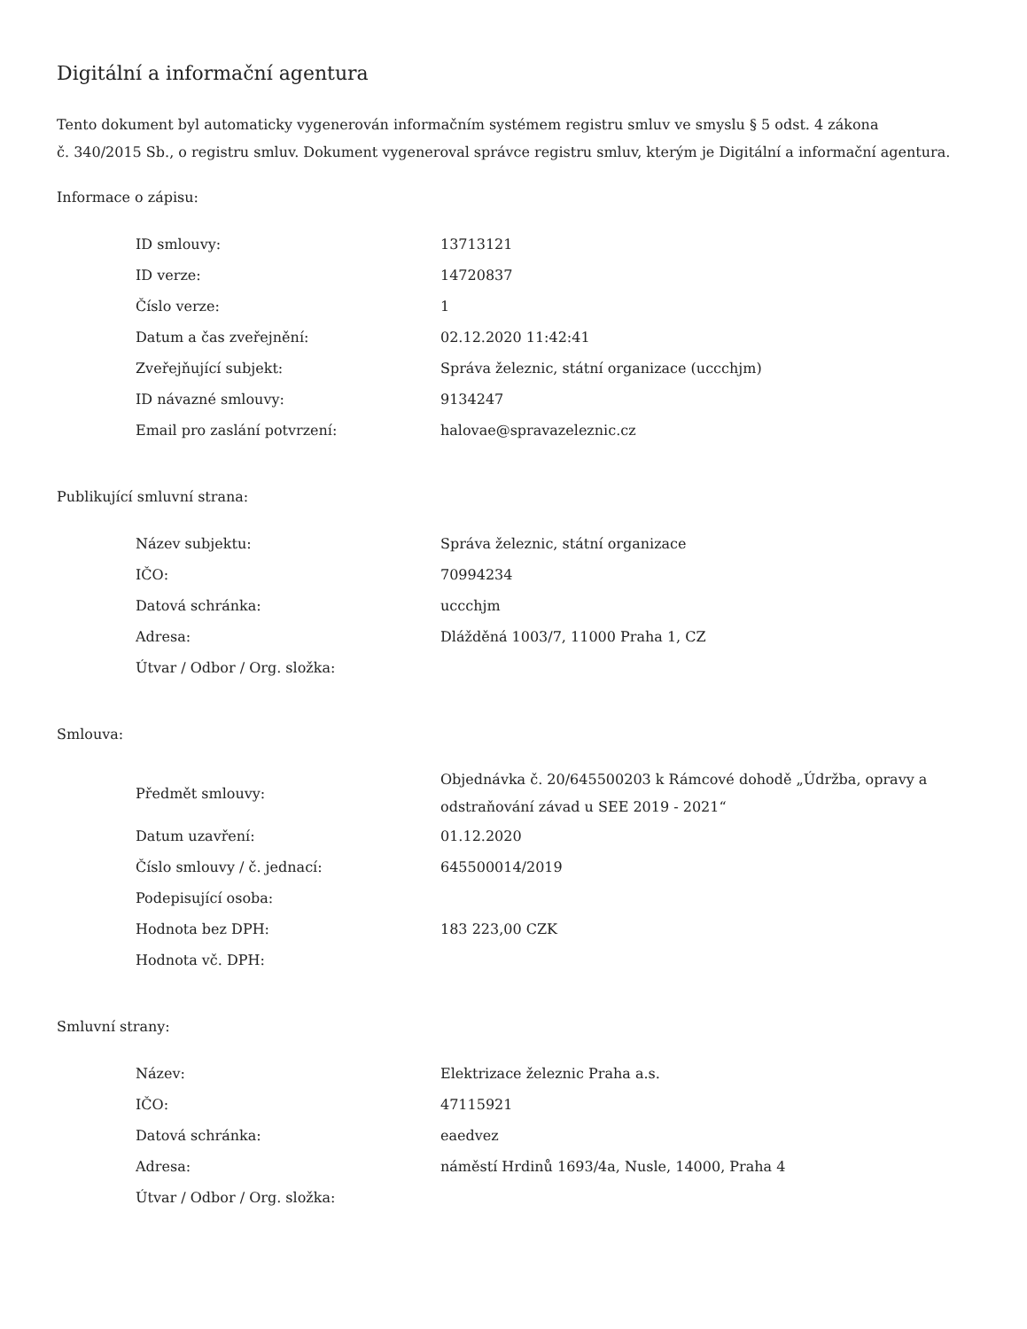Digitální a informační agentura
Tento dokument byl automaticky vygenerován informačním systémem registru smluv ve smyslu § 5 odst. 4 zákona
č. 340/2015 Sb., o registru smluv. Dokument vygeneroval správce registru smluv, kterým je Digitální a informační agentura.
Informace o zápisu:
| ID smlouvy: | 13713121 |
| ID verze: | 14720837 |
| Číslo verze: | 1 |
| Datum a čas zveřejnění: | 02.12.2020 11:42:41 |
| Zveřejňující subjekt: | Správa železnic, státní organizace (uccchjm) |
| ID návazné smlouvy: | 9134247 |
| Email pro zaslání potvrzení: | halovae@spravazeleznic.cz |
Publikující smluvní strana:
| Název subjektu: | Správa železnic, státní organizace |
| IČO: | 70994234 |
| Datová schránka: | uccchjm |
| Adresa: | Dlážděná 1003/7, 11000 Praha 1, CZ |
| Útvar / Odbor / Org. složka: | |
Smlouva:
| Předmět smlouvy: | Objednávka č. 20/645500203 k Rámcové dohodě „Údržba, opravy a odstraňování závad u SEE 2019 - 2021“ |
| Datum uzavření: | 01.12.2020 |
| Číslo smlouvy / č. jednací: | 645500014/2019 |
| Podepisující osoba: | |
| Hodnota bez DPH: | 183 223,00 CZK |
| Hodnota vč. DPH: | |
Smluvní strany:
| Název: | Elektrizace železnic Praha a.s. |
| IČO: | 47115921 |
| Datová schránka: | eaedvez |
| Adresa: | náměstí Hrdinů 1693/4a, Nusle, 14000, Praha 4 |
| Útvar / Odbor / Org. složka: | |